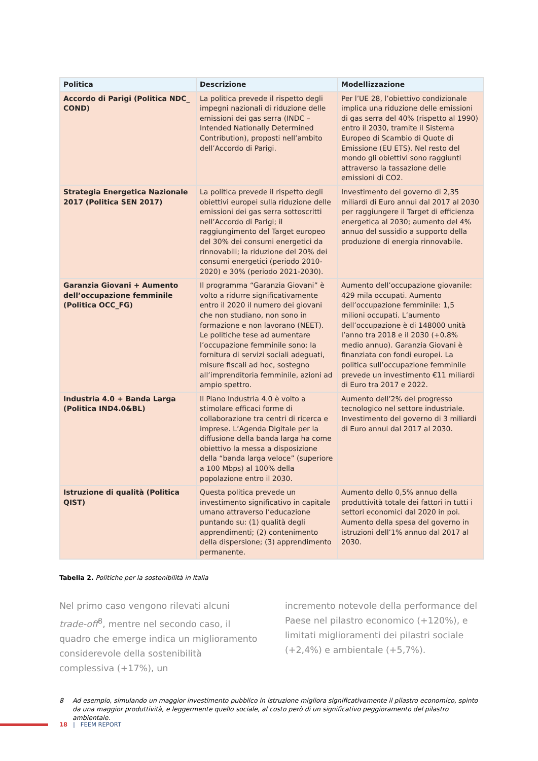| Politica | Descrizione | Modellizzazione |
| --- | --- | --- |
| Accordo di Parigi (Politica NDC_ COND) | La politica prevede il rispetto degli impegni nazionali di riduzione delle emissioni dei gas serra (INDC – Intended Nationally Determined Contribution), proposti nell’ambito dell’Accordo di Parigi. | Per l’UE 28, l’obiettivo condizionale implica una riduzione delle emissioni di gas serra del 40% (rispetto al 1990) entro il 2030, tramite il Sistema Europeo di Scambio di Quote di Emissione (EU ETS). Nel resto del mondo gli obiettivi sono raggiunti attraverso la tassazione delle emissioni di CO2. |
| Strategia Energetica Nazionale 2017 (Politica SEN 2017) | La politica prevede il rispetto degli obiettivi europei sulla riduzione delle emissioni dei gas serra sottoscritti nell’Accordo di Parigi; il raggiungimento del Target europeo del 30% dei consumi energetici da rinnovabili; la riduzione del 20% dei consumi energetici (periodo 2010-2020) e 30% (periodo 2021-2030). | Investimento del governo di 2,35 miliardi di Euro annui dal 2017 al 2030 per raggiungere il Target di efficienza energetica al 2030; aumento del 4% annuo del sussidio a supporto della produzione di energia rinnovabile. |
| Garanzia Giovani + Aumento dell’occupazione femminile (Politica OCC_FG) | Il programma “Garanzia Giovani” è volto a ridurre significativamente entro il 2020 il numero dei giovani che non studiano, non sono in formazione e non lavorano (NEET). Le politiche tese ad aumentare l’occupazione femminile sono: la fornitura di servizi sociali adeguati, misure fiscali ad hoc, sostegno all’imprenditoria femminile, azioni ad ampio spettro. | Aumento dell’occupazione giovanile: 429 mila occupati. Aumento dell’occupazione femminile: 1,5 milioni occupati. L’aumento dell’occupazione è di 148000 unità l’anno tra 2018 e il 2030 (+0.8% medio annuo). Garanzia Giovani è finanziata con fondi europei. La politica sull’occupazione femminile prevede un investimento €11 miliardi di Euro tra 2017 e 2022. |
| Industria 4.0 + Banda Larga (Politica IND4.0&BL) | Il Piano Industria 4.0 è volto a stimolare efficaci forme di collaborazione tra centri di ricerca e imprese. L’Agenda Digitale per la diffusione della banda larga ha come obiettivo la messa a disposizione della “banda larga veloce” (superiore a 100 Mbps) al 100% della popolazione entro il 2030. | Aumento dell’2% del progresso tecnologico nel settore industriale. Investimento del governo di 3 miliardi di Euro annui dal 2017 al 2030. |
| Istruzione di qualità (Politica QIST) | Questa politica prevede un investimento significativo in capitale umano attraverso l’educazione puntando su: (1) qualità degli apprendimenti; (2) contenimento della dispersione; (3) apprendimento permanente. | Aumento dello 0,5% annuo della produttività totale dei fattori in tutti i settori economici dal 2020 in poi. Aumento della spesa del governo in istruzioni dell’1% annuo dal 2017 al 2030. |
Tabella 2. Politiche per la sostenibilità in Italia
Nel primo caso vengono rilevati alcuni trade-off<sup>8</sup>, mentre nel secondo caso, il quadro che emerge indica un miglioramento considerevole della sostenibilità complessiva (+17%), un
incremento notevole della performance del Paese nel pilastro economico (+120%), e limitati miglioramenti dei pilastri sociale (+2,4%) e ambientale (+5,7%).
8 Ad esempio, simulando un maggior investimento pubblico in istruzione migliora significativamente il pilastro economico, spinto da una maggior produttività, e leggermente quello sociale, al costo però di un significativo peggioramento del pilastro ambientale.
18 | FEEM REPORT